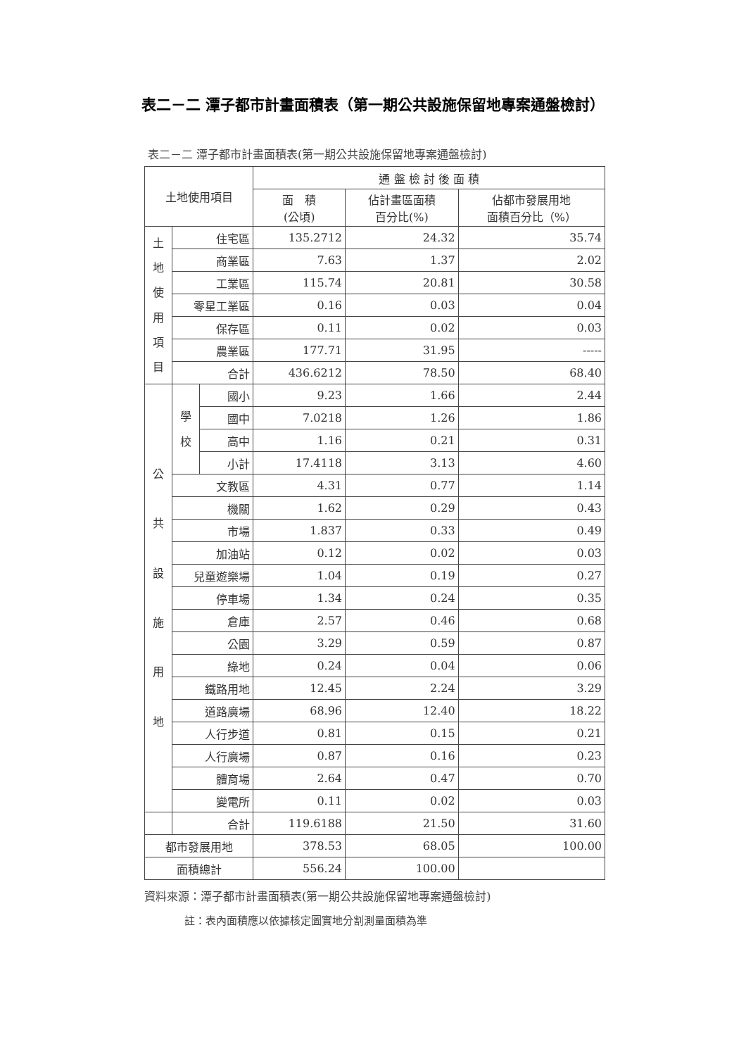表二－二 潭子都市計畫面積表（第一期公共設施保留地專案通盤檢討）
表二－二 潭子都市計畫面積表(第一期公共設施保留地專案通盤檢討)
| 土地使用項目 | | | 通 盤 檢 討 後 面 積 | | |
| --- | --- | --- | --- | --- | --- |
| | | | 面 積 (公頃) | 佔計畫區面積 百分比(%) | 佔都市發展用地 面積百分比（%） |
| 土 地 使 用 項 目 | 住宅區 | | 135.2712 | 24.32 | 35.74 |
| | 商業區 | | 7.63 | 1.37 | 2.02 |
| | 工業區 | | 115.74 | 20.81 | 30.58 |
| | 零星工業區 | | 0.16 | 0.03 | 0.04 |
| | 保存區 | | 0.11 | 0.02 | 0.03 |
| | 農業區 | | 177.71 | 31.95 | ----- |
| | 合計 | | 436.6212 | 78.50 | 68.40 |
| 公 共 設 施 用 地 | 學 校 | 國小 | 9.23 | 1.66 | 2.44 |
| | | 國中 | 7.0218 | 1.26 | 1.86 |
| | | 高中 | 1.16 | 0.21 | 0.31 |
| | | 小計 | 17.4118 | 3.13 | 4.60 |
| | 文教區 | | 4.31 | 0.77 | 1.14 |
| | 機關 | | 1.62 | 0.29 | 0.43 |
| | 市場 | | 1.837 | 0.33 | 0.49 |
| | 加油站 | | 0.12 | 0.02 | 0.03 |
| | 兒童遊樂場 | | 1.04 | 0.19 | 0.27 |
| | 停車場 | | 1.34 | 0.24 | 0.35 |
| | 倉庫 | | 2.57 | 0.46 | 0.68 |
| | 公園 | | 3.29 | 0.59 | 0.87 |
| | 綠地 | | 0.24 | 0.04 | 0.06 |
| | 鐵路用地 | | 12.45 | 2.24 | 3.29 |
| | 道路廣場 | | 68.96 | 12.40 | 18.22 |
| | 人行步道 | | 0.81 | 0.15 | 0.21 |
| | 人行廣場 | | 0.87 | 0.16 | 0.23 |
| | 體育場 | | 2.64 | 0.47 | 0.70 |
| | 變電所 | | 0.11 | 0.02 | 0.03 |
| | 合計 | | 119.6188 | 21.50 | 31.60 |
| 都市發展用地 | | | 378.53 | 68.05 | 100.00 |
| 面積總計 | | | 556.24 | 100.00 | |
資料來源：潭子都市計畫面積表(第一期公共設施保留地專案通盤檢討)
註：表內面積應以依據核定圖實地分割測量面積為準